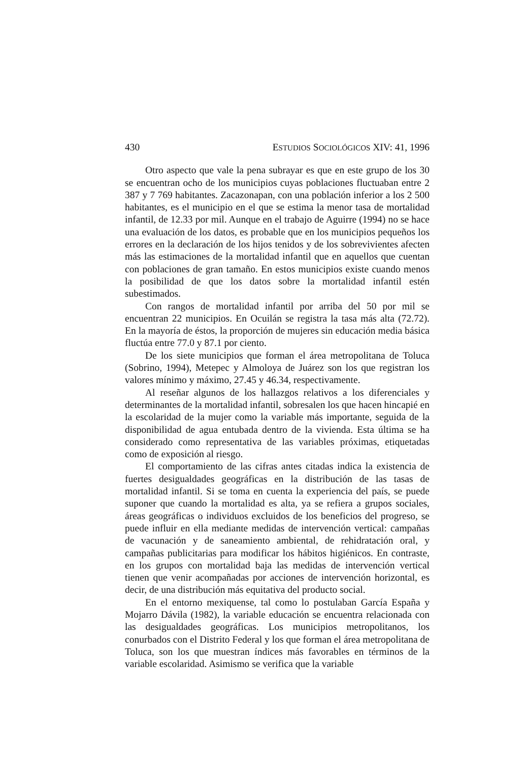430 ESTUDIOS SOCIOLÓGICOS XIV: 41, 1996
Otro aspecto que vale la pena subrayar es que en este grupo de los 30 se encuentran ocho de los municipios cuyas poblaciones fluctuaban entre 2 387 y 7 769 habitantes. Zacazonapan, con una población inferior a los 2 500 habitantes, es el municipio en el que se estima la menor tasa de mortalidad infantil, de 12.33 por mil. Aunque en el trabajo de Aguirre (1994) no se hace una evaluación de los datos, es probable que en los municipios pequeños los errores en la declaración de los hijos tenidos y de los sobrevivientes afecten más las estimaciones de la mortalidad infantil que en aquellos que cuentan con poblaciones de gran tamaño. En estos municipios existe cuando menos la posibilidad de que los datos sobre la mortalidad infantil estén subestimados.
Con rangos de mortalidad infantil por arriba del 50 por mil se encuentran 22 municipios. En Ocuilán se registra la tasa más alta (72.72). En la mayoría de éstos, la proporción de mujeres sin educación media básica fluctúa entre 77.0 y 87.1 por ciento.
De los siete municipios que forman el área metropolitana de Toluca (Sobrino, 1994), Metepec y Almoloya de Juárez son los que registran los valores mínimo y máximo, 27.45 y 46.34, respectivamente.
Al reseñar algunos de los hallazgos relativos a los diferenciales y determinantes de la mortalidad infantil, sobresalen los que hacen hincapié en la escolaridad de la mujer como la variable más importante, seguida de la disponibilidad de agua entubada dentro de la vivienda. Esta última se ha considerado como representativa de las variables próximas, etiquetadas como de exposición al riesgo.
El comportamiento de las cifras antes citadas indica la existencia de fuertes desigualdades geográficas en la distribución de las tasas de mortalidad infantil. Si se toma en cuenta la experiencia del país, se puede suponer que cuando la mortalidad es alta, ya se refiera a grupos sociales, áreas geográficas o individuos excluidos de los beneficios del progreso, se puede influir en ella mediante medidas de intervención vertical: campañas de vacunación y de saneamiento ambiental, de rehidratación oral, y campañas publicitarias para modificar los hábitos higiénicos. En contraste, en los grupos con mortalidad baja las medidas de intervención vertical tienen que venir acompañadas por acciones de intervención horizontal, es decir, de una distribución más equitativa del producto social.
En el entorno mexiquense, tal como lo postulaban García España y Mojarro Dávila (1982), la variable educación se encuentra relacionada con las desigualdades geográficas. Los municipios metropolitanos, los conurbados con el Distrito Federal y los que forman el área metropolitana de Toluca, son los que muestran índices más favorables en términos de la variable escolaridad. Asimismo se verifica que la variable